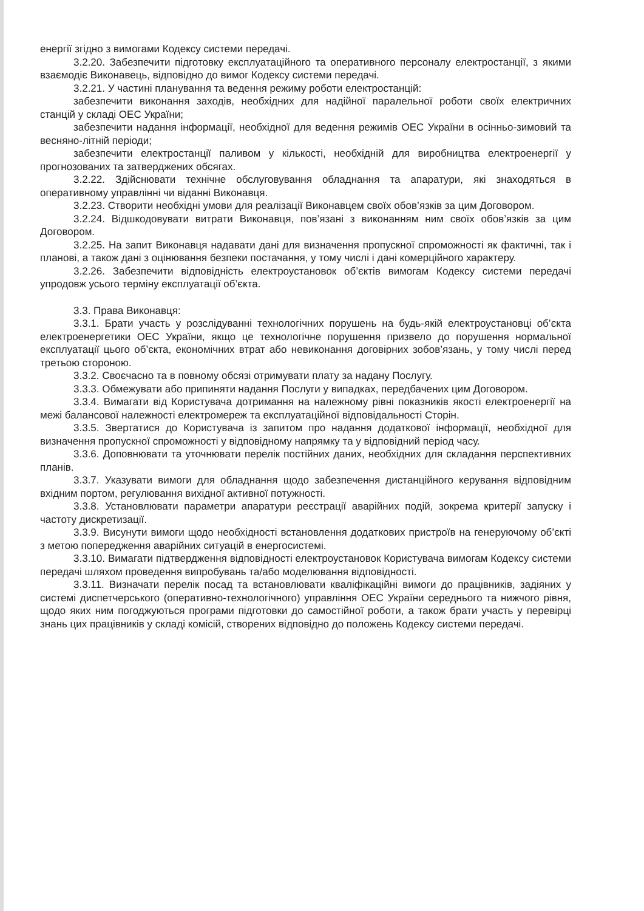енергії згідно з вимогами Кодексу системи передачі.
3.2.20. Забезпечити підготовку експлуатаційного та оперативного персоналу електростанції, з якими взаємодіє Виконавець, відповідно до вимог Кодексу системи передачі.
3.2.21. У частині планування та ведення режиму роботи електростанцій:
забезпечити виконання заходів, необхідних для надійної паралельної роботи своїх електричних станцій у складі ОЕС України;
забезпечити надання інформації, необхідної для ведення режимів ОЕС України в осінньо-зимовий та весняно-літній періоди;
забезпечити електростанції паливом у кількості, необхідній для виробництва електроенергії у прогнозованих та затверджених обсягах.
3.2.22. Здійснювати технічне обслуговування обладнання та апаратури, які знаходяться в оперативному управлінні чи віданні Виконавця.
3.2.23. Створити необхідні умови для реалізації Виконавцем своїх обов’язків за цим Договором.
3.2.24. Відшкодовувати витрати Виконавця, пов’язані з виконанням ним своїх обов’язків за цим Договором.
3.2.25. На запит Виконавця надавати дані для визначення пропускної спроможності як фактичні, так і планові, а також дані з оцінювання безпеки постачання, у тому числі і дані комерційного характеру.
3.2.26. Забезпечити відповідність електроустановок об’єктів вимогам Кодексу системи передачі упродовж усього терміну експлуатації об’єкта.
3.3. Права Виконавця:
3.3.1. Брати участь у розслідуванні технологічних порушень на будь-якій електроустановці об’єкта електроенергетики ОЕС України, якщо це технологічне порушення призвело до порушення нормальної експлуатації цього об’єкта, економічних втрат або невиконання договірних зобов’язань, у тому числі перед третьою стороною.
3.3.2. Своєчасно та в повному обсязі отримувати плату за надану Послугу.
3.3.3. Обмежувати або припиняти надання Послуги у випадках, передбачених цим Договором.
3.3.4. Вимагати від Користувача дотримання на належному рівні показників якості електроенергії на межі балансової належності електромереж та експлуатаційної відповідальності Сторін.
3.3.5. Звертатися до Користувача із запитом про надання додаткової інформації, необхідної для визначення пропускної спроможності у відповідному напрямку та у відповідний період часу.
3.3.6. Доповнювати та уточнювати перелік постійних даних, необхідних для складання перспективних планів.
3.3.7. Указувати вимоги для обладнання щодо забезпечення дистанційного керування відповідним вхідним портом, регулювання вихідної активної потужності.
3.3.8. Установлювати параметри апаратури реєстрації аварійних подій, зокрема критерії запуску і частоту дискретизації.
3.3.9. Висунути вимоги щодо необхідності встановлення додаткових пристроїв на генеруючому об’єкті з метою попередження аварійних ситуацій в енергосистемі.
3.3.10. Вимагати підтвердження відповідності електроустановок Користувача вимогам Кодексу системи передачі шляхом проведення випробувань та/або моделювання відповідності.
3.3.11. Визначати перелік посад та встановлювати кваліфікаційні вимоги до працівників, задіяних у системі диспетчерського (оперативно-технологічного) управління ОЕС України середнього та нижчого рівня, щодо яких ним погоджуються програми підготовки до самостійної роботи, а також брати участь у перевірці знань цих працівників у складі комісій, створених відповідно до положень Кодексу системи передачі.